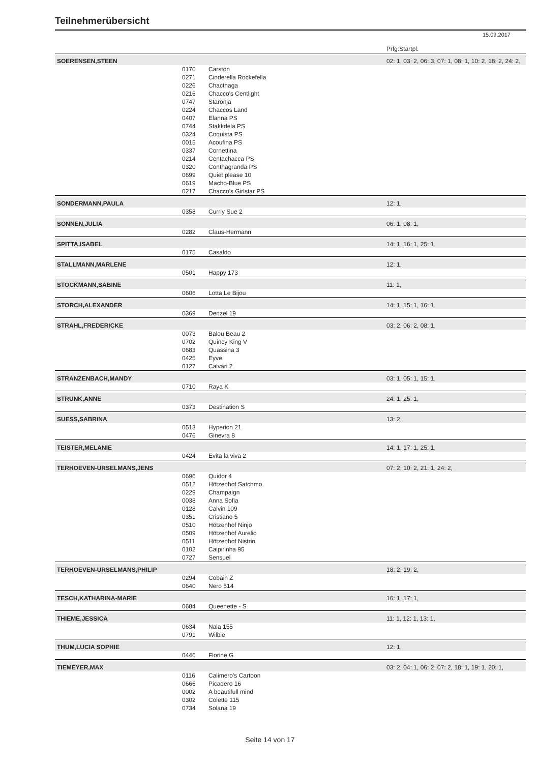Teilnehmerübersicht
15.09.2017
| | | | Prfg:Startpl. |
| SOERENSEN,STEEN | | | 02: 1, 03: 2, 06: 3, 07: 1, 08: 1, 10: 2, 18: 2, 24: 2, |
| | 0170 | Carston | |
| | 0271 | Cinderella Rockefella | |
| | 0226 | Chacthaga | |
| | 0216 | Chacco's Centlight | |
| | 0747 | Staronja | |
| | 0224 | Chaccos Land | |
| | 0407 | Elanna PS | |
| | 0744 | Stakkdela PS | |
| | 0324 | Coquista PS | |
| | 0015 | Acoufina PS | |
| | 0337 | Cornettina | |
| | 0214 | Centachacca PS | |
| | 0320 | Conthagranda PS | |
| | 0699 | Quiet please 10 | |
| | 0619 | Macho-Blue PS | |
| | 0217 | Chacco's Girlstar PS | |
| SONDERMANN,PAULA | | | 12: 1, |
| | 0358 | Currly Sue 2 | |
| SONNEN,JULIA | | | 06: 1, 08: 1, |
| | 0282 | Claus-Hermann | |
| SPITTA,ISABEL | | | 14: 1, 16: 1, 25: 1, |
| | 0175 | Casaldo | |
| STALLMANN,MARLENE | | | 12: 1, |
| | 0501 | Happy 173 | |
| STOCKMANN,SABINE | | | 11: 1, |
| | 0606 | Lotta Le Bijou | |
| STORCH,ALEXANDER | | | 14: 1, 15: 1, 16: 1, |
| | 0369 | Denzel 19 | |
| STRAHL,FREDERICKE | | | 03: 2, 06: 2, 08: 1, |
| | 0073 | Balou Beau 2 | |
| | 0702 | Quincy King V | |
| | 0683 | Quassina 3 | |
| | 0425 | Eyve | |
| | 0127 | Calvari 2 | |
| STRANZENBACH,MANDY | | | 03: 1, 05: 1, 15: 1, |
| | 0710 | Raya K | |
| STRUNK,ANNE | | | 24: 1, 25: 1, |
| | 0373 | Destination S | |
| SUESS,SABRINA | | | 13: 2, |
| | 0513 | Hyperion 21 | |
| | 0476 | Ginevra 8 | |
| TEISTER,MELANIE | | | 14: 1, 17: 1, 25: 1, |
| | 0424 | Evita la viva 2 | |
| TERHOEVEN-URSELMANS,JENS | | | 07: 2, 10: 2, 21: 1, 24: 2, |
| | 0696 | Quidor 4 | |
| | 0512 | Hötzenhof Satchmo | |
| | 0229 | Champaign | |
| | 0038 | Anna Sofia | |
| | 0128 | Calvin 109 | |
| | 0351 | Cristiano 5 | |
| | 0510 | Hötzenhof Ninjo | |
| | 0509 | Hötzenhof Aurelio | |
| | 0511 | Hötzenhof Nistrio | |
| | 0102 | Caipirinha 95 | |
| | 0727 | Sensuel | |
| TERHOEVEN-URSELMANS,PHILIP | | | 18: 2, 19: 2, |
| | 0294 | Cobain Z | |
| | 0640 | Nero 514 | |
| TESCH,KATHARINA-MARIE | | | 16: 1, 17: 1, |
| | 0684 | Queenette - S | |
| THIEME,JESSICA | | | 11: 1, 12: 1, 13: 1, |
| | 0634 | Nala 155 | |
| | 0791 | Wilbie | |
| THUM,LUCIA SOPHIE | | | 12: 1, |
| | 0446 | Florine G | |
| TIEMEYER,MAX | | | 03: 2, 04: 1, 06: 2, 07: 2, 18: 1, 19: 1, 20: 1, |
| | 0116 | Calimero's Cartoon | |
| | 0666 | Picadero 16 | |
| | 0002 | A beautifull mind | |
| | 0302 | Colette 115 | |
| | 0734 | Solana 19 | |
Seite 14 von 17